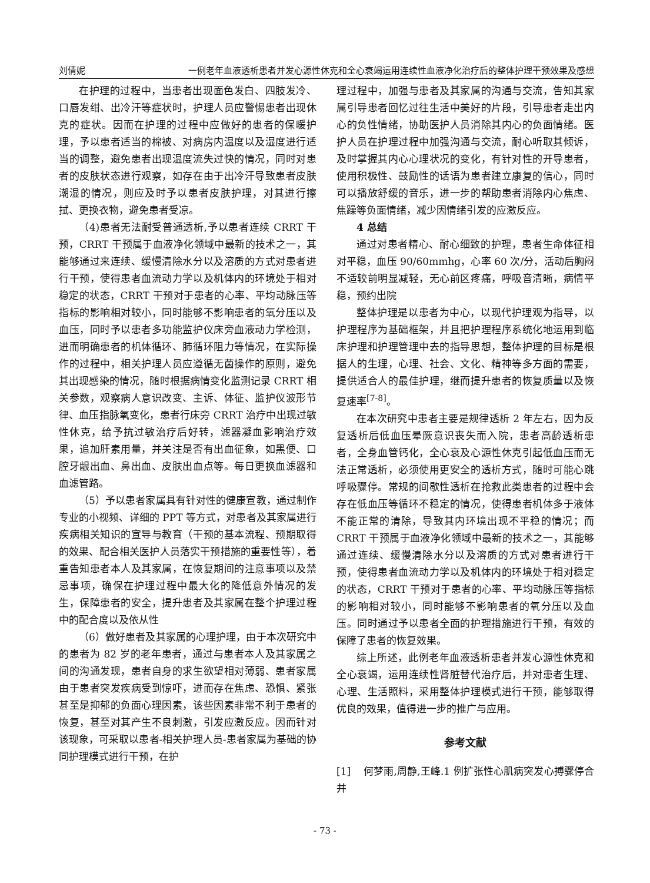刘倩妮 一例老年血液透析患者并发心源性休克和全心衰竭运用连续性血液净化治疗后的整体护理干预效果及感想
在护理的过程中，当患者出现面色发白、四肢发冷、口唇发绀、出冷汗等症状时，护理人员应警惕患者出现休克的症状。因而在护理的过程中应做好的患者的保暖护理，予以患者适当的棉被、对病房内温度以及湿度进行适当的调整，避免患者出现温度流失过快的情况，同时对患者的皮肤状态进行观察，如存在由于出冷汗导致患者皮肤潮湿的情况，则应及时予以患者皮肤护理，对其进行擦拭、更换衣物，避免患者受凉。
（4)患者无法耐受普通透析,予以患者连续 CRRT 干预，CRRT 干预属于血液净化领域中最新的技术之一，其能够通过来连续、缓慢清除水分以及溶质的方式对患者进行干预，使得患者血流动力学以及机体内的环境处于相对稳定的状态，CRRT 干预对于患者的心率、平均动脉压等指标的影响相对较小，同时能够不影响患者的氧分压以及血压，同时予以患者多功能监护仪床旁血液动力学检测，进而明确患者的机体循环、肺循环阻力等情况，在实际操作的过程中，相关护理人员应遵循无菌操作的原则，避免其出现感染的情况，随时根据病情变化监测记录 CRRT 相关参数，观察病人意识改变、主诉、体征、监护仪波形节律、血压指脉氧变化，患者行床旁 CRRT 治疗中出现过敏性休克，给予抗过敏治疗后好转，滤器凝血影响治疗效果，追加肝素用量，并关注是否有出血征象，如黑便、口腔牙龈出血、鼻出血、皮肤出血点等。每日更换血滤器和血滤管路。
（5）予以患者家属具有针对性的健康宣教，通过制作专业的小视频、详细的 PPT 等方式，对患者及其家属进行疾病相关知识的宣导与教育（干预的基本流程、预期取得的效果、配合相关医护人员落实干预措施的重要性等），着重告知患者本人及其家属，在恢复期间的注意事项以及禁忌事项，确保在护理过程中最大化的降低意外情况的发生，保障患者的安全，提升患者及其家属在整个护理过程中的配合度以及依从性
（6）做好患者及其家属的心理护理，由于本次研究中的患者为 82 岁的老年患者，通过与患者本人及其家属之间的沟通发现，患者自身的求生欲望相对薄弱、患者家属由于患者突发疾病受到惊吓，进而存在焦虑、恐惧、紧张甚至是抑郁的负面心理因素，该些因素非常不利于患者的恢复，甚至对其产生不良刺激，引发应激反应。因而针对该现象，可采取以患者-相关护理人员-患者家属为基础的协同护理模式进行干预，在护
理过程中，加强与患者及其家属的沟通与交流，告知其家属引导患者回忆过往生活中美好的片段，引导患者走出内心的负性情绪，协助医护人员消除其内心的负面情绪。医护人员在护理过程中加强沟通与交流，耐心听取其倾诉，及时掌握其内心心理状况的变化，有针对性的开导患者，使用积极性、鼓励性的话语为患者建立康复的信心，同时可以播放舒缓的音乐，进一步的帮助患者消除内心焦虑、焦躁等负面情绪，减少因情绪引发的应激反应。
4 总结
通过对患者精心、耐心细致的护理，患者生命体征相对平稳，血压 90/60mmhg，心率 60 次/分，活动后胸闷不适较前明显减轻，无心前区疼痛，呼吸音清晰，病情平稳，预约出院
整体护理是以患者为中心，以现代护理观为指导，以护理程序为基础框架，并且把护理程序系统化地运用到临床护理和护理管理中去的指导思想，整体护理的目标是根据人的生理，心理、社会、文化、精神等多方面的需要，提供适合人的最佳护理，继而提升患者的恢复质量以及恢复速率<sup>[7-8]</sup>。
在本次研究中患者主要是规律透析 2 年左右，因为反复透析后低血压晕厥意识丧失而入院，患者高龄透析患者，全身血管钙化，全心衰及心源性休克引起低血压而无法正常透析，必须使用更安全的透析方式，随时可能心跳呼吸骤停。常规的间歇性透析在抢救此类患者的过程中会存在低血压等循环不稳定的情况，使得患者机体多于液体不能正常的清除，导致其内环境出现不平稳的情况；而 CRRT 干预属于血液净化领域中最新的技术之一，其能够通过连续、缓慢清除水分以及溶质的方式对患者进行干预，使得患者血流动力学以及机体内的环境处于相对稳定的状态，CRRT 干预对于患者的心率、平均动脉压等指标的影响相对较小，同时能够不影响患者的氧分压以及血压。同时通过予以患者全面的护理措施进行干预，有效的保障了患者的恢复效果。
综上所述，此例老年血液透析患者并发心源性休克和全心衰竭，运用连续性肾脏替代治疗后，并对患者生理、心理、生活照料，采用整体护理模式进行干预，能够取得优良的效果，值得进一步的推广与应用。
参考文献
[1] 何梦雨,周静,王峰.1 例扩张性心肌病突发心搏骤停合并
- 73 -